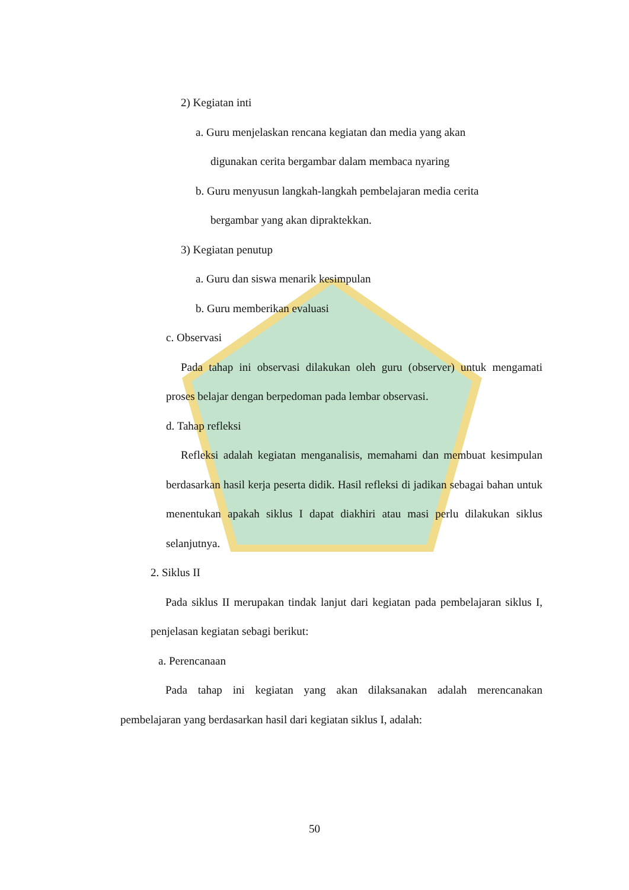2) Kegiatan inti
a. Guru menjelaskan rencana kegiatan dan media yang akan
digunakan cerita bergambar dalam membaca nyaring
b. Guru menyusun langkah-langkah pembelajaran media cerita
bergambar yang akan dipraktekkan.
3) Kegiatan penutup
a. Guru dan siswa menarik kesimpulan
b. Guru memberikan evaluasi
c. Observasi
Pada tahap ini observasi dilakukan oleh guru (observer) untuk mengamati proses belajar dengan berpedoman pada lembar observasi.
d. Tahap refleksi
Refleksi adalah kegiatan menganalisis, memahami dan membuat kesimpulan berdasarkan hasil kerja peserta didik. Hasil refleksi di jadikan sebagai bahan untuk menentukan apakah siklus I dapat diakhiri atau masi perlu dilakukan siklus selanjutnya.
2. Siklus II
Pada siklus II merupakan tindak lanjut dari kegiatan pada pembelajaran siklus I, penjelasan kegiatan sebagi berikut:
a. Perencanaan
Pada tahap ini kegiatan yang akan dilaksanakan adalah merencanakan pembelajaran yang berdasarkan hasil dari kegiatan siklus I, adalah:
50